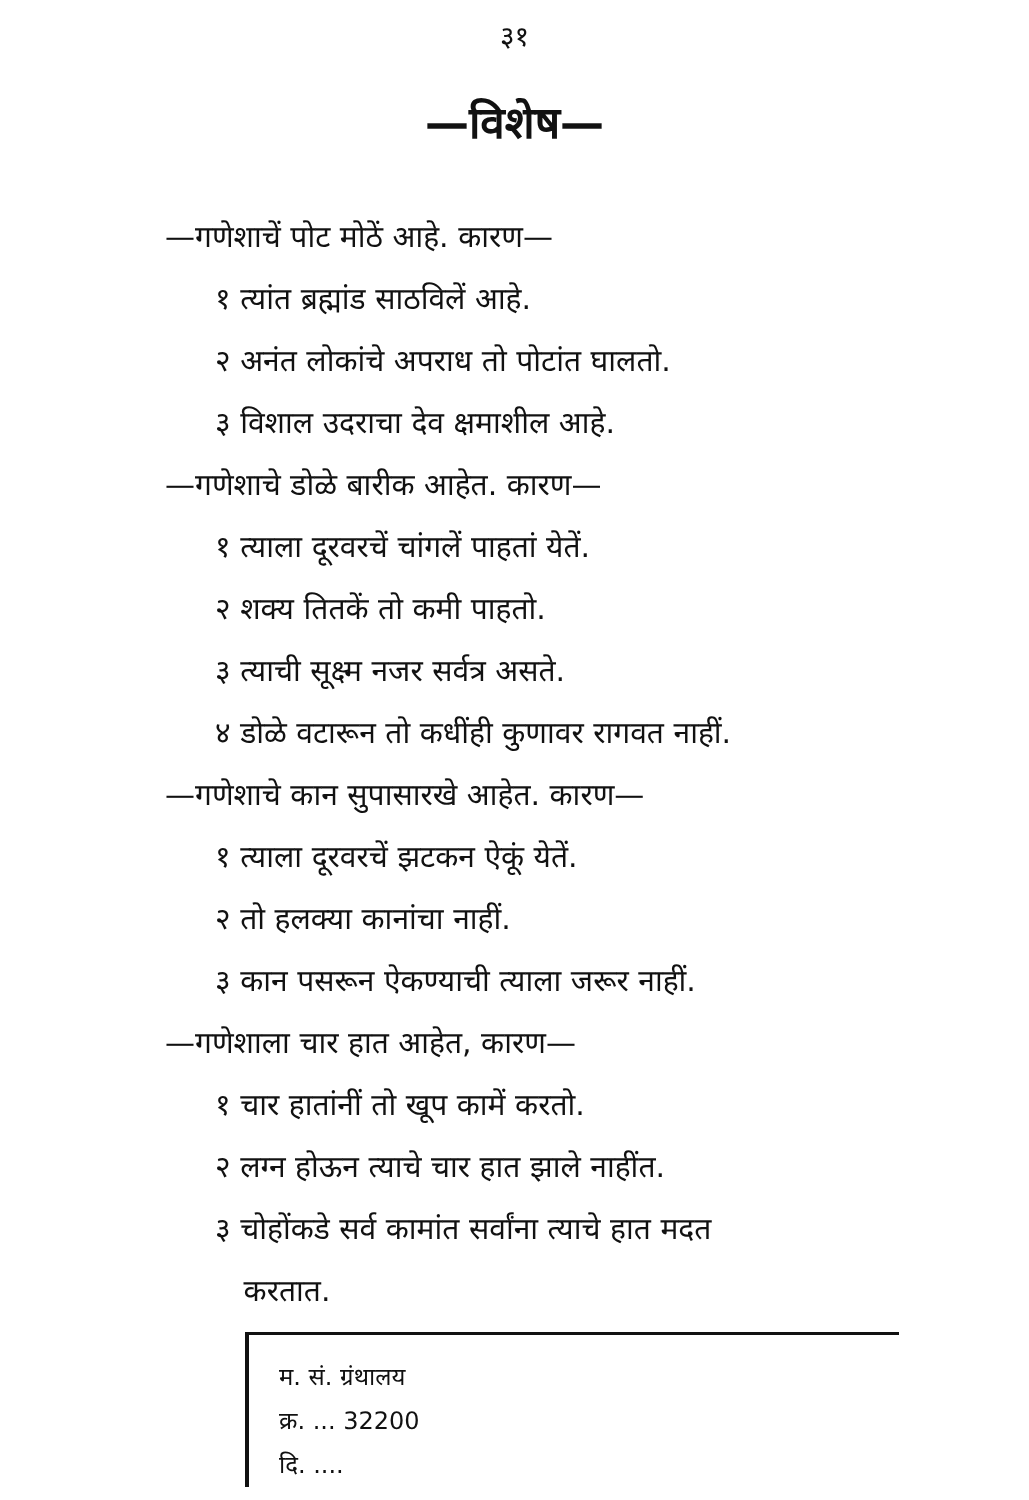३१
—विशेष—
—गणेशाचें पोट मोठें आहे. कारण—
१ त्यांत ब्रह्मांड साठविलें आहे.
२ अनंत लोकांचे अपराध तो पोटांत घालतो.
३ विशाल उदराचा देव क्षमाशील आहे.
—गणेशाचे डोळे बारीक आहेत. कारण—
१ त्याला दूरवरचें चांगलें पाहतां येतें.
२ शक्य तितकें तो कमी पाहतो.
३ त्याची सूक्ष्म नजर सर्वत्र असते.
४ डोळे वटारून तो कधींही कुणावर रागवत नाहीं.
—गणेशाचे कान सुपासारखे आहेत. कारण—
१ त्याला दूरवरचें झटकन ऐकूं येतें.
२ तो हलक्या कानांचा नाहीं.
३ कान पसरून ऐकण्याची त्याला जरूर नाहीं.
—गणेशाला चार हात आहेत, कारण—
१ चार हातांनीं तो खूप कामें करतो.
२ लग्न होऊन त्याचे चार हात झाले नाहींत.
३ चोहोंकडे सर्व कामांत सर्वांना त्याचे हात मदत
करतात.
म. सं. ग्रंथालय
क्र. ... 32200
दि. ....